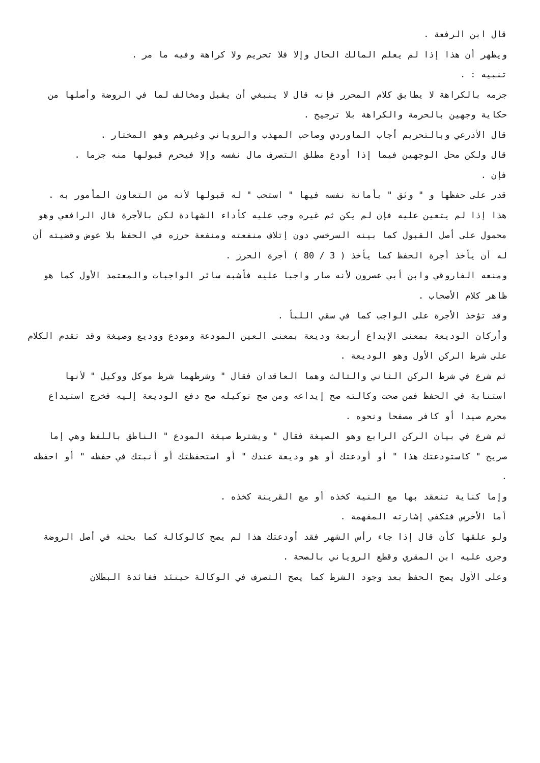قال ابن الرفعة .
ويظهر أن هذا إذا لم يعلم المالك الحال وإلا فلا تحريم ولا كراهة وفيه ما مر .
تنبيه : .
جزمه بالكراهة لا يطابق كلام المحرر فإنه قال لا ينبغي أن يقبل ومخالف لما في الروضة وأصلها من حكاية وجهين بالحرمة والكراهة بلا ترجيح .
قال الأذرعي وبالتحريم أجاب الماوردي وصاحب المهذب والروياني وغيرهم وهو المختار .
قال ولكن محل الوجهين فيما إذا أودع مطلق التصرف مال نفسه وإلا فيحرم قبولها منه جزما .
فإن .
قدر على حفظها و " وثق " بأمانة نفسه فيها " استحب " له قبولها لأنه من التعاون المأمور به .
هذا إذا لم يتعين عليه فإن لم يكن ثم غيره وجب عليه كأداء الشهادة لكن بالأجرة قال الرافعي وهو محمول على أصل القبول كما بينه السرخسي دون إتلاف منفعته ومنفعة حرزه في الحفظ بلا عوض وقضيته أن له أن يأخذ أجرة الحفظ كما يأخذ ( 3 / 80 ) أجرة الحرز .
ومنعه الفاروقي وابن أبي عصرون لأنه صار واجبا عليه فأشبه سائر الواجبات والمعتمد الأول كما هو ظاهر كلام الأصحاب .
وقد تؤخذ الأجرة على الواجب كما في سقي اللبأ .
وأركان الوديعة بمعنى الإيداع أربعة وديعة بمعنى العين المودعة ومودع ووديع وصيغة وقد تقدم الكلام على شرط الركن الأول وهو الوديعة .
ثم شرع في شرط الركن الثاني والثالث وهما العاقدان فقال " وشرطهما شرط موكل ووكيل " لأنها استنابة في الحفظ فمن صحت وكالته صح إيداعه ومن صح توكيله صح دفع الوديعة إليه فخرج استيداع محرم صيدا أو كافر مصفحا ونحوه .
ثم شرع في بيان الركن الرابع وهو الصيغة فقال " ويشترط صيغة المودع " الناطق باللفظ وهي إما صريح " كاستودعتك هذا " أو أودعتك أو هو وديعة عندك " أو استحفظتك أو أنبتك في حفظه " أو احفظه .
وإما كناية تنعقد بها مع النية كخذه أو مع القرينة كخذه .
أما الأخرس فتكفي إشارته المفهمة .
ولو علقها كأن قال إذا جاء رأس الشهر فقد أودعتك هذا لم يصح كالوكالة كما بحثه في أصل الروضة وجرى عليه ابن المقري وقطع الروياني بالصحة .
وعلى الأول يصح الحفظ بعد وجود الشرط كما يصح التصرف في الوكالة حينئذ ففائدة البطلان